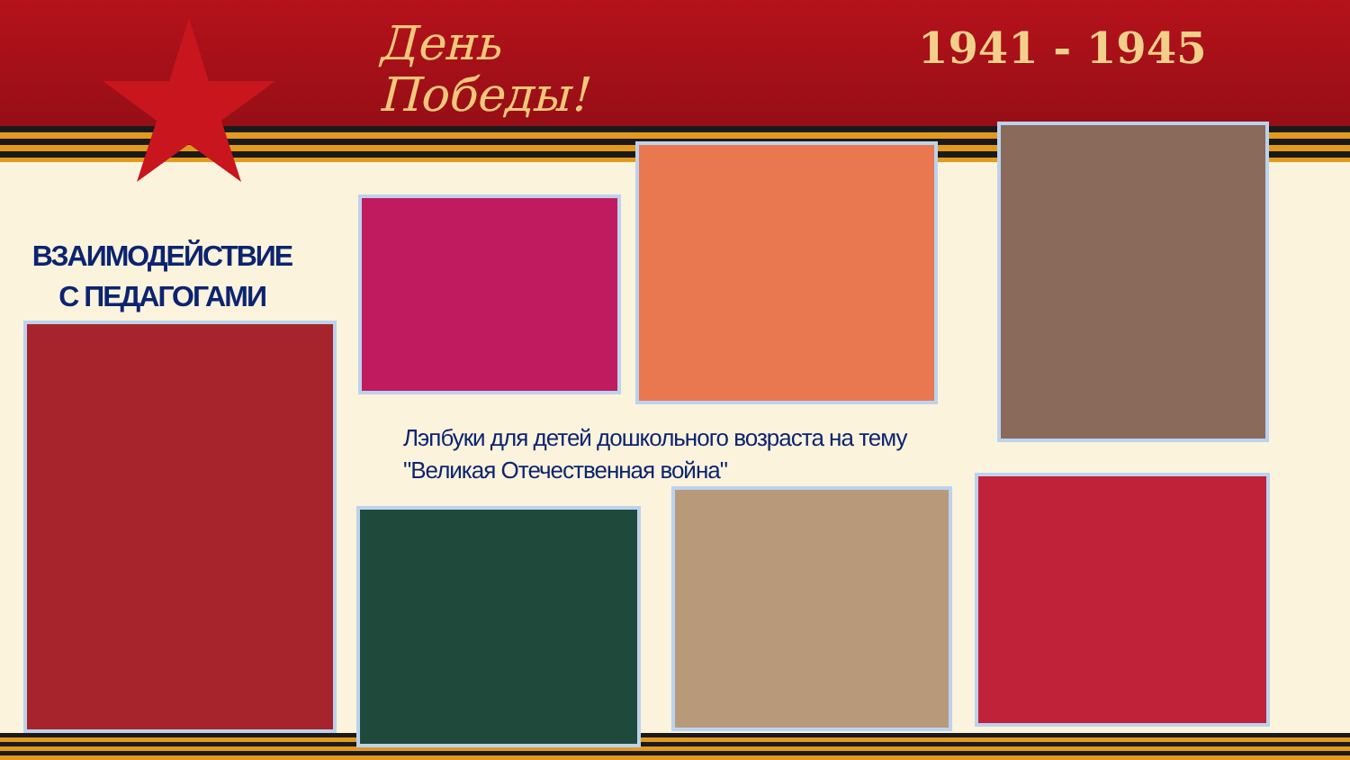День
Победы!
1941 - 1945
ВЗАИМОДЕЙСТВИЕ
С ПЕДАГОГАМИ
Лэпбуки для детей дошкольного возраста на тему
"Великая Отечественная война"